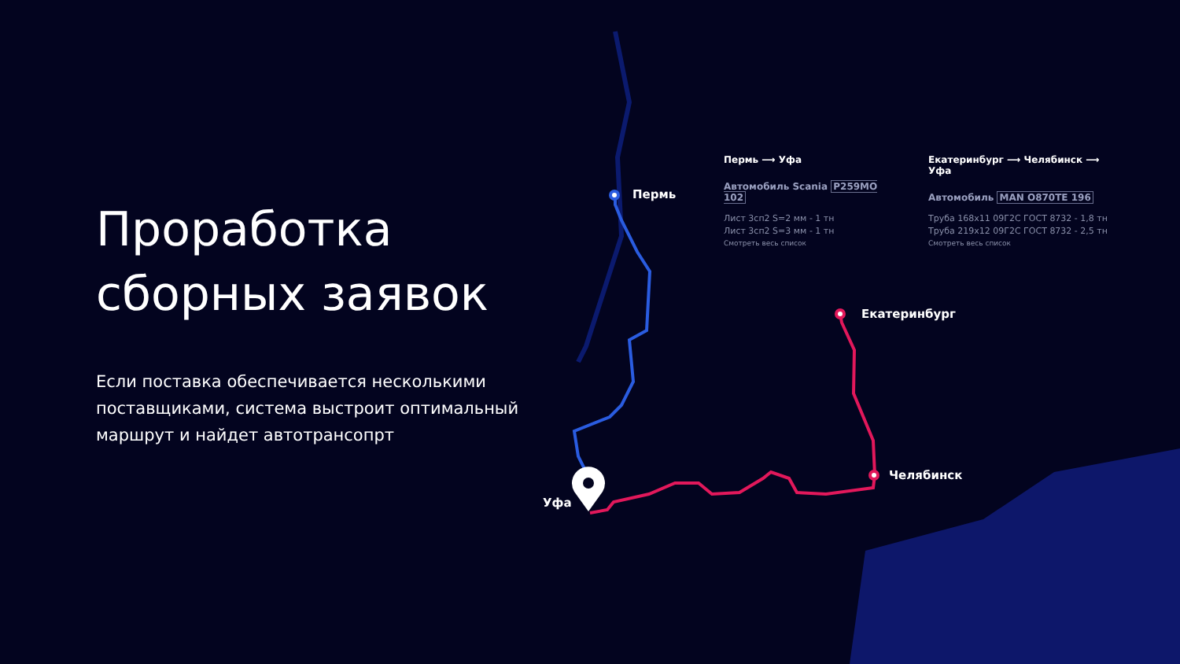Проработка
сборных заявок
Если поставка обеспечивается несколькими поставщиками, система выстроит оптимальный маршрут и найдет автотрансопрт
Пермь ⟶ Уфа
Автомобиль Scania Р259МО 102
Лист 3сп2 S=2 мм - 1 тн
Лист 3сп2 S=3 мм - 1 тн
Смотреть весь список
Екатеринбург ⟶ Челябинск ⟶ Уфа
Автомобиль MAN О870ТЕ 196
Труба 168х11 09Г2С ГОСТ 8732 - 1,8 тн
Труба 219х12 09Г2С ГОСТ 8732 - 2,5 тн
Смотреть весь список
Пермь
Екатеринбург
Челябинск
Уфа